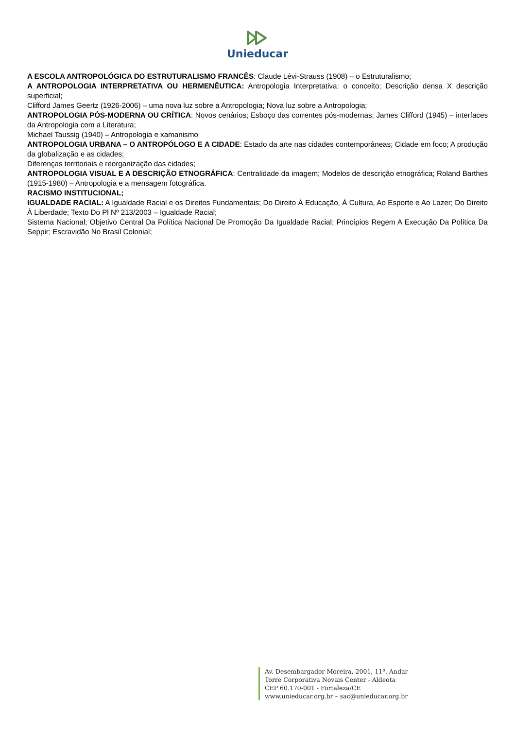Unieducar
A ESCOLA ANTROPOLÓGICA DO ESTRUTURALISMO FRANCÊS: Claude Lévi-Strauss (1908) – o Estruturalismo;
A ANTROPOLOGIA INTERPRETATIVA OU HERMENÊUTICA: Antropologia Interpretativa: o conceito; Descrição densa X descrição superficial;
Clifford James Geertz (1926-2006) – uma nova luz sobre a Antropologia; Nova luz sobre a Antropologia;
ANTROPOLOGIA PÓS-MODERNA OU CRÍTICA: Novos cenários; Esboço das correntes pós-modernas; James Clifford (1945) – interfaces da Antropologia com a Literatura;
Michael Taussig (1940) – Antropologia e xamanismo
ANTROPOLOGIA URBANA – O ANTROPÓLOGO E A CIDADE: Estado da arte nas cidades contemporâneas; Cidade em foco; A produção da globalização e as cidades;
Diferenças territoriais e reorganização das cidades;
ANTROPOLOGIA VISUAL E A DESCRIÇÃO ETNOGRÁFICA: Centralidade da imagem; Modelos de descrição etnográfica; Roland Barthes (1915-1980) – Antropologia e a mensagem fotográfica.
RACISMO INSTITUCIONAL;
IGUALDADE RACIAL: A Igualdade Racial e os Direitos Fundamentais; Do Direito À Educação, À Cultura, Ao Esporte e Ao Lazer; Do Direito À Liberdade; Texto Do Pl Nº 213/2003 – Igualdade Racial;
Sistema Nacional; Objetivo Central Da Política Nacional De Promoção Da Igualdade Racial; Princípios Regem A Execução Da Política Da Seppir; Escravidão No Brasil Colonial;
Av. Desembargador Moreira, 2001, 11º. Andar
Torre Corporativa Novais Center - Aldeota
CEP 60.170-001 - Fortaleza/CE
www.unieducar.org.br – sac@unieducar.org.br